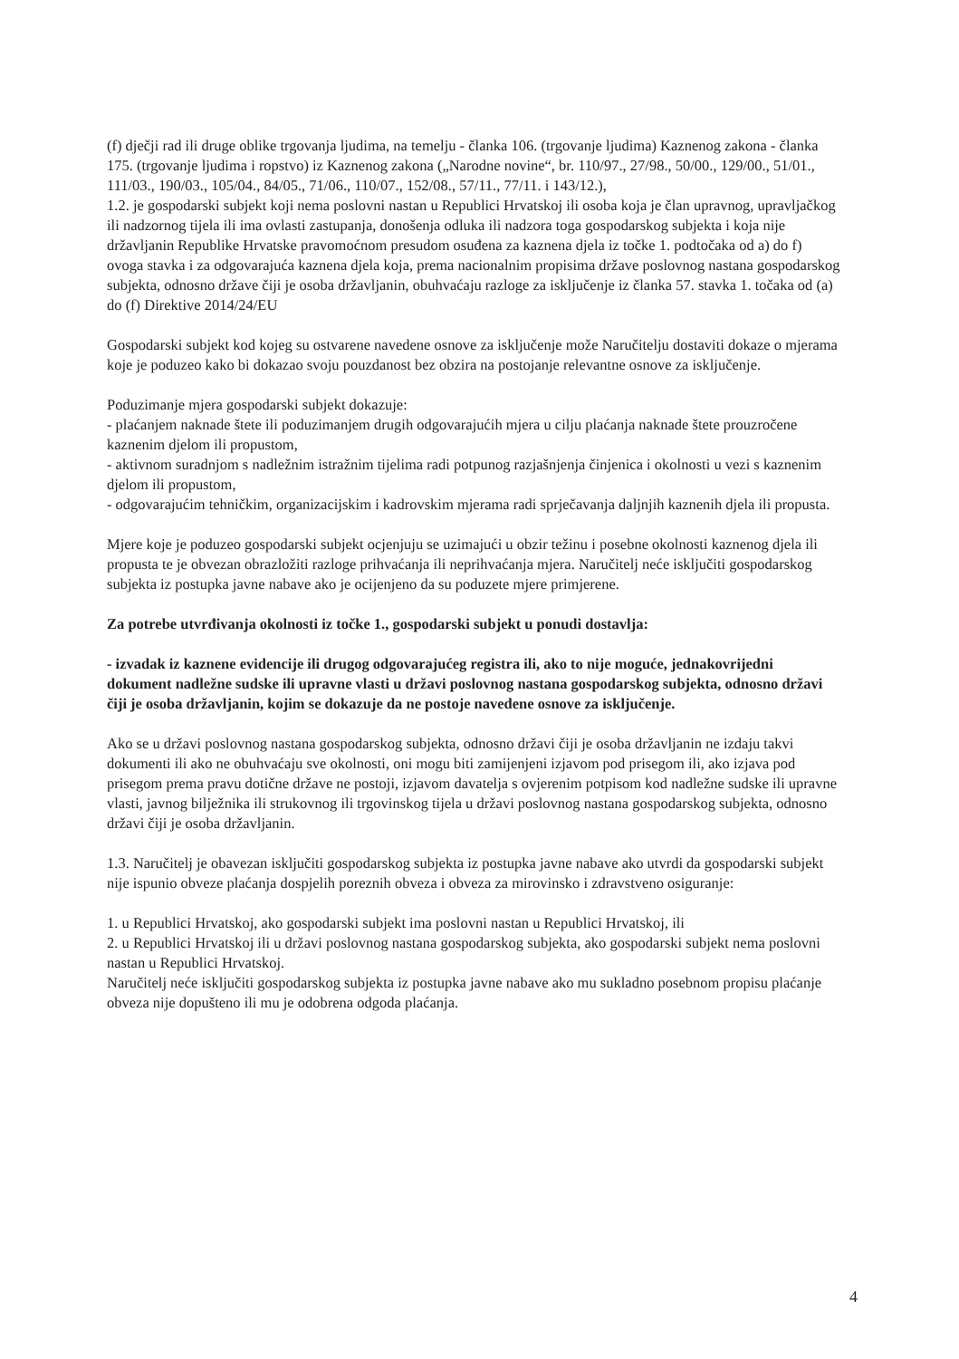(f) dječji rad ili druge oblike trgovanja ljudima, na temelju - članka 106. (trgovanje ljudima) Kaznenog zakona - članka 175. (trgovanje ljudima i ropstvo) iz Kaznenog zakona („Narodne novine“, br. 110/97., 27/98., 50/00., 129/00., 51/01., 111/03., 190/03., 105/04., 84/05., 71/06., 110/07., 152/08., 57/11., 77/11. i 143/12.),
1.2. je gospodarski subjekt koji nema poslovni nastan u Republici Hrvatskoj ili osoba koja je član upravnog, upravljačkog ili nadzornog tijela ili ima ovlasti zastupanja, donošenja odluka ili nadzora toga gospodarskog subjekta i koja nije državljanin Republike Hrvatske pravomoćnom presudom osuđena za kaznena djela iz točke 1. podtočaka od a) do f) ovoga stavka i za odgovarajuća kaznena djela koja, prema nacionalnim propisima države poslovnog nastana gospodarskog subjekta, odnosno države čiji je osoba državljanin, obuhvaćaju razloge za isključenje iz članka 57. stavka 1. točaka od (a) do (f) Direktive 2014/24/EU
Gospodarski subjekt kod kojeg su ostvarene navedene osnove za isključenje može Naručitelju dostaviti dokaze o mjerama koje je poduzeo kako bi dokazao svoju pouzdanost bez obzira na postojanje relevantne osnove za isključenje.
Poduzimanje mjera gospodarski subjekt dokazuje:
- plaćanjem naknade štete ili poduzimanjem drugih odgovarajućih mjera u cilju plaćanja naknade štete prouzročene kaznenim djelom ili propustom,
- aktivnom suradnjom s nadležnim istražnim tijelima radi potpunog razjašnjenja činjenica i okolnosti u vezi s kaznenim djelom ili propustom,
- odgovarajućim tehničkim, organizacijskim i kadrovskim mjerama radi sprječavanja daljnjih kaznenih djela ili propusta.
Mjere koje je poduzeo gospodarski subjekt ocjenjuju se uzimajući u obzir težinu i posebne okolnosti kaznenog djela ili propusta te je obvezan obrazložiti razloge prihvaćanja ili neprihvaćanja mjera. Naručitelj neće isključiti gospodarskog subjekta iz postupka javne nabave ako je ocijenjeno da su poduzete mjere primjerene.
Za potrebe utvrđivanja okolnosti iz točke 1., gospodarski subjekt u ponudi dostavlja:
- izvadak iz kaznene evidencije ili drugog odgovarajućeg registra ili, ako to nije moguće, jednakovrijedni dokument nadležne sudske ili upravne vlasti u državi poslovnog nastana gospodarskog subjekta, odnosno državi čiji je osoba državljanin, kojim se dokazuje da ne postoje navedene osnove za isključenje.
Ako se u državi poslovnog nastana gospodarskog subjekta, odnosno državi čiji je osoba državljanin ne izdaju takvi dokumenti ili ako ne obuhvaćaju sve okolnosti, oni mogu biti zamijenjeni izjavom pod prisegom ili, ako izjava pod prisegom prema pravu dotične države ne postoji, izjavom davatelja s ovjerenim potpisom kod nadležne sudske ili upravne vlasti, javnog bilježnika ili strukovnog ili trgovinskog tijela u državi poslovnog nastana gospodarskog subjekta, odnosno državi čiji je osoba državljanin.
1.3. Naručitelj je obavezan isključiti gospodarskog subjekta iz postupka javne nabave ako utvrdi da gospodarski subjekt nije ispunio obveze plaćanja dospjelih poreznih obveza i obveza za mirovinsko i zdravstveno osiguranje:
1. u Republici Hrvatskoj, ako gospodarski subjekt ima poslovni nastan u Republici Hrvatskoj, ili
2. u Republici Hrvatskoj ili u državi poslovnog nastana gospodarskog subjekta, ako gospodarski subjekt nema poslovni nastan u Republici Hrvatskoj.
Naručitelj neće isključiti gospodarskog subjekta iz postupka javne nabave ako mu sukladno posebnom propisu plaćanje obveza nije dopušteno ili mu je odobrena odgoda plaćanja.
4